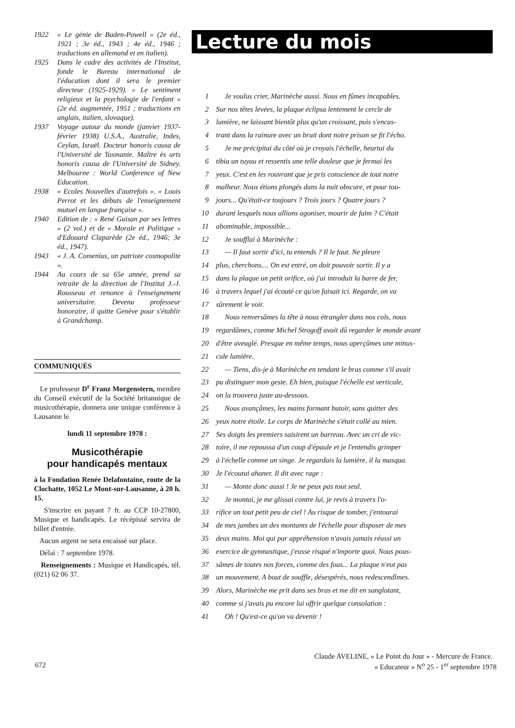1922 « Le génie de Baden-Powell » (2e éd., 1921 ; 3e éd., 1943 ; 4e éd., 1946 ; traductions en allemand et en italien).
1925 Dans le cadre des activités de l'Institut, fonde le Bureau international de l'éducation dont il sera le premier directeur (1925-1929). « Le sentiment religieux et la psychologie de l'enfant » (2e éd. augmentée, 1951 ; traductions en anglais, italien, slovaque).
1937 Voyage autour du monde (janvier 1937-février 1938) U.S.A., Australie, Indes, Ceylan, Israël. Docteur honoris causa de l'Université de Tasmanie. Maître ès arts honoris causa de l'Université de Sidney. Melbourne : World Conference of New Education.
1938 « Ecoles Nouvelles d'autrefois ». « Louis Perrot et les débuts de l'enseignement mutuel en langue française ».
1940 Edition de : « René Guisan par ses lettres » (2 vol.) et de « Morale et Politique » d'Edouard Claparède (2e éd., 1946; 3e éd., 1947).
1943 « J. A. Comenius, un patriote cosmopolite ».
1944 Au cours de sa 65e année, prend sa retraite de la direction de l'Institut J.-J. Rousseau et renonce à l'enseignement universitaire. Devenu professeur honoraire, il quitte Genève pour s'établir à Grandchamp.
COMMUNIQUÉS
Le professeur D<sup>r</sup> Franz Morgenstern, membre du Conseil exécutif de la Société britannique de musicothérapie, donnera une unique conférence à Lausanne le
lundi 11 septembre 1978 :
Musicothérapie
pour handicapés mentaux
à la Fondation Renée Delafontaine, route de la Clochatte, 1052 Le Mont-sur-Lausanne, à 20 h. 15.
S'inscrire en payant 7 fr. au CCP 10-27800, Musique et handicapés. Le récépissé servira de billet d'entrée.
Aucun argent ne sera encaissé sur place.
Délai : 7 septembre 1978.
Renseignements : Musique et Handicapés, tél. (021) 62 06 37.
Lecture du mois
1 Je voulus crier, Marinèche aussi. Nous en fûmes incapables.
2 Sur nos têtes levées, la plaque éclipsa lentement le cercle de
3 lumière, ne laissant bientôt plus qu'un croissant, puis s'encas-
4 trant dans la rainure avec un bruit dont notre prison se fit l'écho.
5 Je me précipitai du côté où je croyais l'échelle, heurtai du
6 tibia un tuyau et ressentis une telle douleur que je fermai les
7 yeux. C'est en les rouvrant que je pris conscience de tout notre
8 malheur. Nous étions plongés dans la nuit obscure, et pour tou-
9 jours... Qu'était-ce toujours ? Trois jours ? Quatre jours ?
10 durant lesquels nous allions agoniser, mourir de faim ? C'était
11 abominable, impossible...
12 Je soufflai à Marinèche :
13 — Il faut sortir d'ici, tu entends ? Il le faut. Ne pleure
14 plus, cherchons.... On est entré, on doit pouvoir sortir. Il y a
15 dans la plaque un petit orifice, où j'ai introduit la barre de fer,
16 à travers lequel j'ai écouté ce qu'on faisait ici. Regarde, on va
17 sûrement le voir.
18 Nous renversâmes la tête à nous étrangler dans nos cols, nous
19 regardâmes, comme Michel Strogoff avait dû regarder le monde avant
20 d'être aveuglé. Presque en même temps, nous aperçûmes une minus-
21 cule lumière.
22 — Tiens, dis-je à Marinèche en tendant le bras comme s'il avait
23 pu distinguer mon geste. Eh bien, puisque l'échelle est verticale,
24 on la trouvera juste au-dessous.
25 Nous avançâmes, les mains formant butoir, sans quitter des
26 yeux notre étoile. Le corps de Marinèche s'était collé au mien.
27 Ses doigts les premiers saisirent un barreau. Avec un cri de vic-
28 toire, il me repoussa d'un coup d'épaule et je l'entendis grimper
29 à l'échelle comme un singe. Je regardais la lumière, il la masqua.
30 Je l'écoutai ahaner. Il dit avec rage :
31 — Monte donc aussi ! Je ne peux pas tout seul.
32 Je montai, je me glissai contre lui, je revis à travers l'o-
33 rifice un tout petit peu de ciel ! Au risque de tomber, j'entourai
34 de mes jambes un des montants de l'échelle pour disposer de mes
35 deux mains. Moi qui par appréhension n'avais jamais réussi un
36 exercice de gymnastique, j'eusse risqué n'importe quoi. Nous pous-
37 sâmes de toutes nos forces, comme des fous... La plaque n'eut pas
38 un mouvement. A bout de souffle, désespérés, nous redescendîmes.
39 Alors, Marinèche me prit dans ses bras et me dit en sanglotant,
40 comme si j'avais pu encore lui offrir quelque consolation :
41 Oh ! Qu'est-ce qu'on va devenir !
Claude AVELINE, « Le Point du Jour » - Mercure de France.
672
« Educateur » N<sup>o</sup> 25 - 1<sup>er</sup> septembre 1978